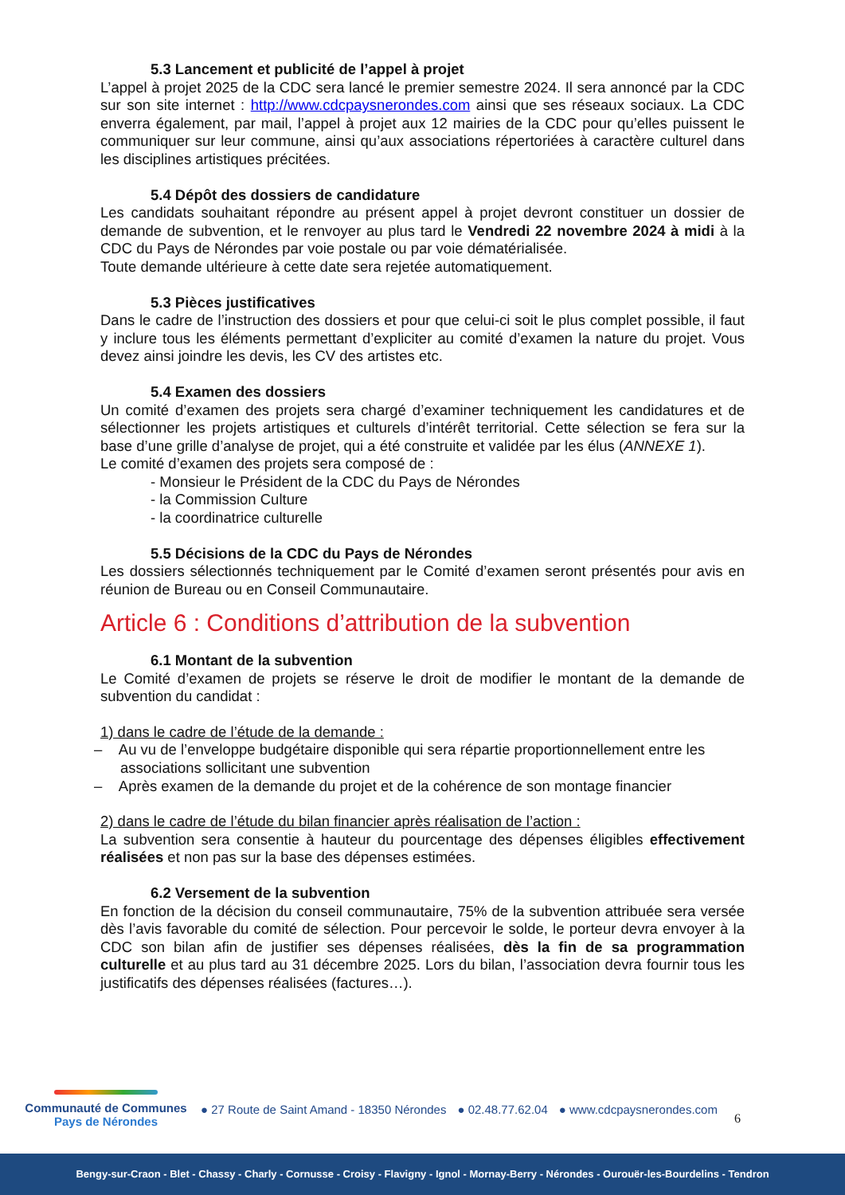5.3 Lancement et publicité de l’appel à projet
L’appel à projet 2025 de la CDC sera lancé le premier semestre 2024. Il sera annoncé par la CDC sur son site internet : http://www.cdcpaysnerondes.com ainsi que ses réseaux sociaux. La CDC enverra également, par mail, l’appel à projet aux 12 mairies de la CDC pour qu’elles puissent le communiquer sur leur commune, ainsi qu’aux associations répertoriées à caractère culturel dans les disciplines artistiques précitées.
5.4 Dépôt des dossiers de candidature
Les candidats souhaitant répondre au présent appel à projet devront constituer un dossier de demande de subvention, et le renvoyer au plus tard le Vendredi 22 novembre 2024 à midi à la CDC du Pays de Nérondes par voie postale ou par voie dématérialisée.
Toute demande ultérieure à cette date sera rejetée automatiquement.
5.3 Pièces justificatives
Dans le cadre de l’instruction des dossiers et pour que celui-ci soit le plus complet possible, il faut y inclure tous les éléments permettant d’expliciter au comité d’examen la nature du projet. Vous devez ainsi joindre les devis, les CV des artistes etc.
5.4 Examen des dossiers
Un comité d’examen des projets sera chargé d’examiner techniquement les candidatures et de sélectionner les projets artistiques et culturels d’intérêt territorial. Cette sélection se fera sur la base d’une grille d’analyse de projet, qui a été construite et validée par les élus (ANNEXE 1).
Le comité d’examen des projets sera composé de :
- Monsieur le Président de la CDC du Pays de Nérondes
- la Commission Culture
- la coordinatrice culturelle
5.5 Décisions de la CDC du Pays de Nérondes
Les dossiers sélectionnés techniquement par le Comité d’examen seront présentés pour avis en réunion de Bureau ou en Conseil Communautaire.
Article 6 : Conditions d’attribution de la subvention
6.1 Montant de la subvention
Le Comité d’examen de projets se réserve le droit de modifier le montant de la demande de subvention du candidat :
1) dans le cadre de l’étude de la demande :
– Au vu de l’enveloppe budgétaire disponible qui sera répartie proportionnellement entre les associations sollicitant une subvention
– Après examen de la demande du projet et de la cohérence de son montage financier
2) dans le cadre de l’étude du bilan financier après réalisation de l’action :
La subvention sera consentie à hauteur du pourcentage des dépenses éligibles effectivement réalisées et non pas sur la base des dépenses estimées.
6.2 Versement de la subvention
En fonction de la décision du conseil communautaire, 75% de la subvention attribuée sera versée dès l’avis favorable du comité de sélection. Pour percevoir le solde, le porteur devra envoyer à la CDC son bilan afin de justifier ses dépenses réalisées, dès la fin de sa programmation culturelle et au plus tard au 31 décembre 2025. Lors du bilan, l’association devra fournir tous les justificatifs des dépenses réalisées (factures…).
Communauté de Communes
Pays de Nérondes
● 27 Route de Saint Amand - 18350 Nérondes ● 02.48.77.62.04 ● www.cdcpaysnerondes.com
6
Bengy-sur-Craon - Blet - Chassy - Charly - Cornusse - Croisy - Flavigny - Ignol - Mornay-Berry - Nérondes - Ourouër-les-Bourdelins - Tendron